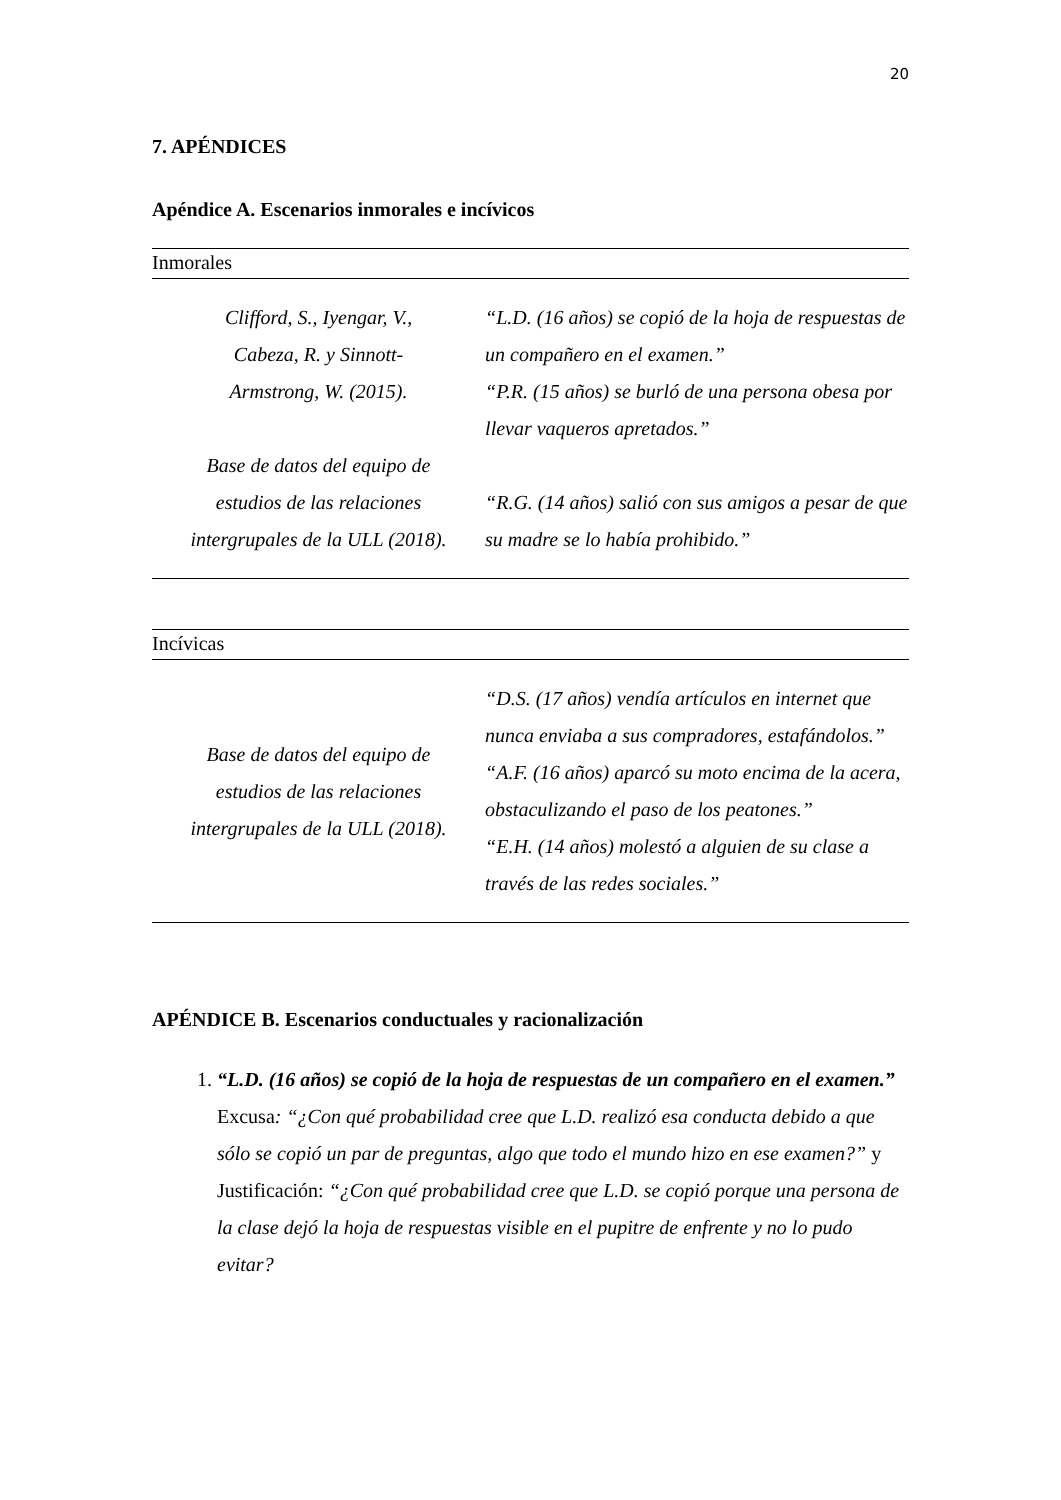20
7. APÉNDICES
Apéndice A. Escenarios inmorales e incívicos
| Inmorales | |
| --- | --- |
| Clifford, S., Iyengar, V., Cabeza, R. y Sinnott- Armstrong, W. (2015). Base de datos del equipo de estudios de las relaciones intergrupales de la ULL (2018). | “L.D. (16 años) se copió de la hoja de respuestas de un compañero en el examen.” “P.R. (15 años) se burló de una persona obesa por llevar vaqueros apretados.” “R.G. (14 años) salió con sus amigos a pesar de que su madre se lo había prohibido.” |
| Incívicas | |
| --- | --- |
| Base de datos del equipo de estudios de las relaciones intergrupales de la ULL (2018). | “D.S. (17 años) vendía artículos en internet que nunca enviaba a sus compradores, estafándolos.” “A.F. (16 años) aparcó su moto encima de la acera, obstaculizando el paso de los peatones.” “E.H. (14 años) molestó a alguien de su clase a través de las redes sociales.” |
APÉNDICE B. Escenarios conductuales y racionalización
1. “L.D. (16 años) se copió de la hoja de respuestas de un compañero en el examen.”
Excusa: “¿Con qué probabilidad cree que L.D. realizó esa conducta debido a que sólo se copió un par de preguntas, algo que todo el mundo hizo en ese examen?” y Justificación: “¿Con qué probabilidad cree que L.D. se copió porque una persona de la clase dejó la hoja de respuestas visible en el pupitre de enfrente y no lo pudo evitar?